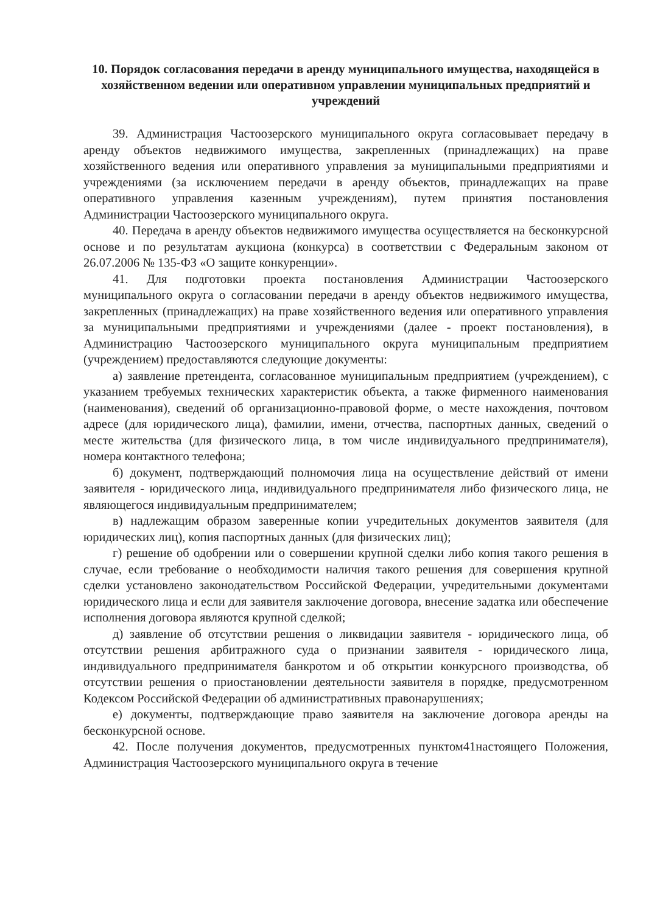10. Порядок согласования передачи в аренду муниципального имущества, находящейся в хозяйственном ведении или оперативном управлении муниципальных предприятий и учреждений
39. Администрация Частоозерского муниципального округа согласовывает передачу в аренду объектов недвижимого имущества, закрепленных (принадлежащих) на праве хозяйственного ведения или оперативного управления за муниципальными предприятиями и учреждениями (за исключением передачи в аренду объектов, принадлежащих на праве оперативного управления казенным учреждениям), путем принятия постановления Администрации Частоозерского муниципального округа.
40. Передача в аренду объектов недвижимого имущества осуществляется на бесконкурсной основе и по результатам аукциона (конкурса) в соответствии с Федеральным законом от 26.07.2006 № 135-ФЗ «О защите конкуренции».
41. Для подготовки проекта постановления Администрации Частоозерского муниципального округа о согласовании передачи в аренду объектов недвижимого имущества, закрепленных (принадлежащих) на праве хозяйственного ведения или оперативного управления за муниципальными предприятиями и учреждениями (далее - проект постановления), в Администрацию Частоозерского муниципального округа муниципальным предприятием (учреждением) предоставляются следующие документы:
а) заявление претендента, согласованное муниципальным предприятием (учреждением), с указанием требуемых технических характеристик объекта, а также фирменного наименования (наименования), сведений об организационно-правовой форме, о месте нахождения, почтовом адресе (для юридического лица), фамилии, имени, отчества, паспортных данных, сведений о месте жительства (для физического лица, в том числе индивидуального предпринимателя), номера контактного телефона;
б) документ, подтверждающий полномочия лица на осуществление действий от имени заявителя - юридического лица, индивидуального предпринимателя либо физического лица, не являющегося индивидуальным предпринимателем;
в) надлежащим образом заверенные копии учредительных документов заявителя (для юридических лиц), копия паспортных данных (для физических лиц);
г) решение об одобрении или о совершении крупной сделки либо копия такого решения в случае, если требование о необходимости наличия такого решения для совершения крупной сделки установлено законодательством Российской Федерации, учредительными документами юридического лица и если для заявителя заключение договора, внесение задатка или обеспечение исполнения договора являются крупной сделкой;
д) заявление об отсутствии решения о ликвидации заявителя - юридического лица, об отсутствии решения арбитражного суда о признании заявителя - юридического лица, индивидуального предпринимателя банкротом и об открытии конкурсного производства, об отсутствии решения о приостановлении деятельности заявителя в порядке, предусмотренном Кодексом Российской Федерации об административных правонарушениях;
е) документы, подтверждающие право заявителя на заключение договора аренды на бесконкурсной основе.
42. После получения документов, предусмотренных пунктом41настоящего Положения, Администрация Частоозерского муниципального округа в течение